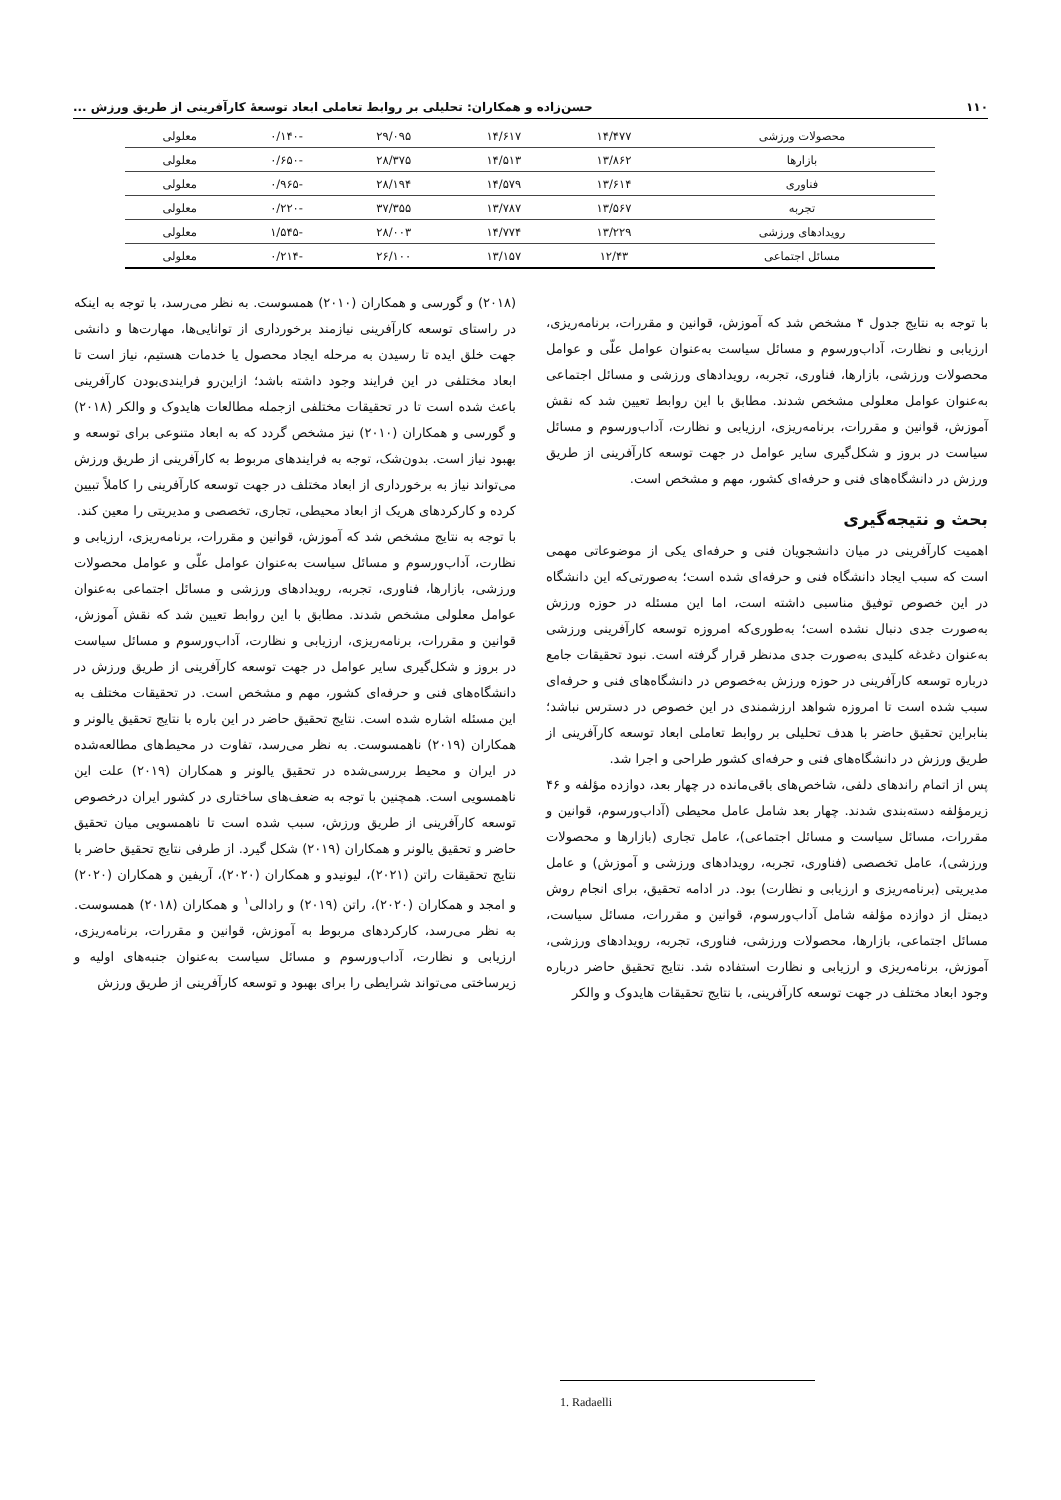۱۱۰ حسن‌زاده و همکاران: تحلیلی بر روابط تعاملی ابعاد توسعهٔ کارآفرینی از طریق ورزش ...
| محصولات ورزشی | ۱۴/۴۷۷ | ۱۴/۶۱۷ | ۲۹/۰۹۵ | -۰/۱۴۰ | معلولی |
| بازارها | ۱۳/۸۶۲ | ۱۴/۵۱۳ | ۲۸/۳۷۵ | -۰/۶۵۰ | معلولی |
| فناوری | ۱۳/۶۱۴ | ۱۴/۵۷۹ | ۲۸/۱۹۴ | -۰/۹۶۵ | معلولی |
| تجربه | ۱۳/۵۶۷ | ۱۳/۷۸۷ | ۳۷/۳۵۵ | -۰/۲۲۰ | معلولی |
| رویدادهای ورزشی | ۱۳/۲۲۹ | ۱۴/۷۷۴ | ۲۸/۰۰۳ | -۱/۵۴۵ | معلولی |
| مسائل اجتماعی | ۱۲/۴۳ | ۱۳/۱۵۷ | ۲۶/۱۰۰ | -۰/۲۱۴ | معلولی |
با توجه به نتایج جدول ۴ مشخص شد که آموزش، قوانین و مقررات، برنامه‌ریزی، ارزیابی و نظارت، آداب‌ورسوم و مسائل سیاست به‌عنوان عوامل علّی و عوامل محصولات ورزشی، بازارها، فناوری، تجربه، رویدادهای ورزشی و مسائل اجتماعی به‌عنوان عوامل معلولی مشخص شدند. مطابق با این روابط تعیین شد که نقش آموزش، قوانین و مقررات، برنامه‌ریزی، ارزیابی و نظارت، آداب‌ورسوم و مسائل سیاست در بروز و شکل‌گیری سایر عوامل در جهت توسعه کارآفرینی از طریق ورزش در دانشگاه‌های فنی و حرفه‌ای کشور، مهم و مشخص است.
بحث و نتیجه‌گیری
اهمیت کارآفرینی در میان دانشجویان فنی و حرفه‌ای یکی از موضوعاتی مهمی است که سبب ایجاد دانشگاه فنی و حرفه‌ای شده است؛ به‌صورتی‌که این دانشگاه در این خصوص توفیق مناسبی داشته است، اما این مسئله در حوزه ورزش به‌صورت جدی دنبال نشده است؛ به‌طوری‌که امروزه توسعه کارآفرینی ورزشی به‌عنوان دغدغه کلیدی به‌صورت جدی مدنظر قرار گرفته است. نبود تحقیقات جامع درباره توسعه کارآفرینی در حوزه ورزش به‌خصوص در دانشگاه‌های فنی و حرفه‌ای سبب شده است تا امروزه شواهد ارزشمندی در این خصوص در دسترس نباشد؛ بنابراین تحقیق حاضر با هدف تحلیلی بر روابط تعاملی ابعاد توسعه کارآفرینی از طریق ورزش در دانشگاه‌های فنی و حرفه‌ای کشور طراحی و اجرا شد.
پس از اتمام راندهای دلفی، شاخص‌های باقی‌مانده در چهار بعد، دوازده مؤلفه و ۴۶ زیرمؤلفه دسته‌بندی شدند. چهار بعد شامل عامل محیطی (آداب‌ورسوم، قوانین و مقررات، مسائل سیاست و مسائل اجتماعی)، عامل تجاری (بازارها و محصولات ورزشی)، عامل تخصصی (فناوری، تجربه، رویدادهای ورزشی و آموزش) و عامل مدیریتی (برنامه‌ریزی و ارزیابی و نظارت) بود. در ادامه تحقیق، برای انجام روش دیمتل از دوازده مؤلفه شامل آداب‌ورسوم، قوانین و مقررات، مسائل سیاست، مسائل اجتماعی، بازارها، محصولات ورزشی، فناوری، تجربه، رویدادهای ورزشی، آموزش، برنامه‌ریزی و ارزیابی و نظارت استفاده شد. نتایج تحقیق حاضر درباره وجود ابعاد مختلف در جهت توسعه کارآفرینی، با نتایج تحقیقات هایدوک و والکر
(۲۰۱۸) و گورسی و همکاران (۲۰۱۰) همسوست. به نظر می‌رسد، با توجه به اینکه در راستای توسعه کارآفرینی نیازمند برخورداری از توانایی‌ها، مهارت‌ها و دانشی جهت خلق ایده تا رسیدن به مرحله ایجاد محصول یا خدمات هستیم، نیاز است تا ابعاد مختلفی در این فرایند وجود داشته باشد؛ ازاین‌رو فرایندی‌بودن کارآفرینی باعث شده است تا در تحقیقات مختلفی ازجمله مطالعات هایدوک و والکر (۲۰۱۸) و گورسی و همکاران (۲۰۱۰) نیز مشخص گردد که به ابعاد متنوعی برای توسعه و بهبود نیاز است. بدون‌شک، توجه به فرایندهای مربوط به کارآفرینی از طریق ورزش می‌تواند نیاز به برخورداری از ابعاد مختلف در جهت توسعه کارآفرینی را کاملاً تبیین کرده و کارکردهای هریک از ابعاد محیطی، تجاری، تخصصی و مدیریتی را معین کند.
با توجه به نتایج مشخص شد که آموزش، قوانین و مقررات، برنامه‌ریزی، ارزیابی و نظارت، آداب‌ورسوم و مسائل سیاست به‌عنوان عوامل علّی و عوامل محصولات ورزشی، بازارها، فناوری، تجربه، رویدادهای ورزشی و مسائل اجتماعی به‌عنوان عوامل معلولی مشخص شدند. مطابق با این روابط تعیین شد که نقش آموزش، قوانین و مقررات، برنامه‌ریزی، ارزیابی و نظارت، آداب‌ورسوم و مسائل سیاست در بروز و شکل‌گیری سایر عوامل در جهت توسعه کارآفرینی از طریق ورزش در دانشگاه‌های فنی و حرفه‌ای کشور، مهم و مشخص است. در تحقیقات مختلف به این مسئله اشاره شده است. نتایج تحقیق حاضر در این باره با نتایج تحقیق یالونر و همکاران (۲۰۱۹) ناهمسوست. به نظر می‌رسد، تفاوت در محیط‌های مطالعه‌شده در ایران و محیط بررسی‌شده در تحقیق یالونر و همکاران (۲۰۱۹) علت این ناهمسویی است. همچنین با توجه به ضعف‌های ساختاری در کشور ایران درخصوص توسعه کارآفرینی از طریق ورزش، سبب شده است تا ناهمسویی میان تحقیق حاضر و تحقیق یالونر و همکاران (۲۰۱۹) شکل گیرد. از طرفی نتایج تحقیق حاضر با نتایج تحقیقات راتن (۲۰۲۱)، لیونیدو و همکاران (۲۰۲۰)، آریفین و همکاران (۲۰۲۰) و امجد و همکاران (۲۰۲۰)، راتن (۲۰۱۹) و رادالی<sup>۱</sup> و همکاران (۲۰۱۸) همسوست. به نظر می‌رسد، کارکردهای مربوط به آموزش، قوانین و مقررات، برنامه‌ریزی، ارزیابی و نظارت، آداب‌ورسوم و مسائل سیاست به‌عنوان جنبه‌های اولیه و زیرساختی می‌تواند شرایطی را برای بهبود و توسعه کارآفرینی از طریق ورزش
1. Radaelli